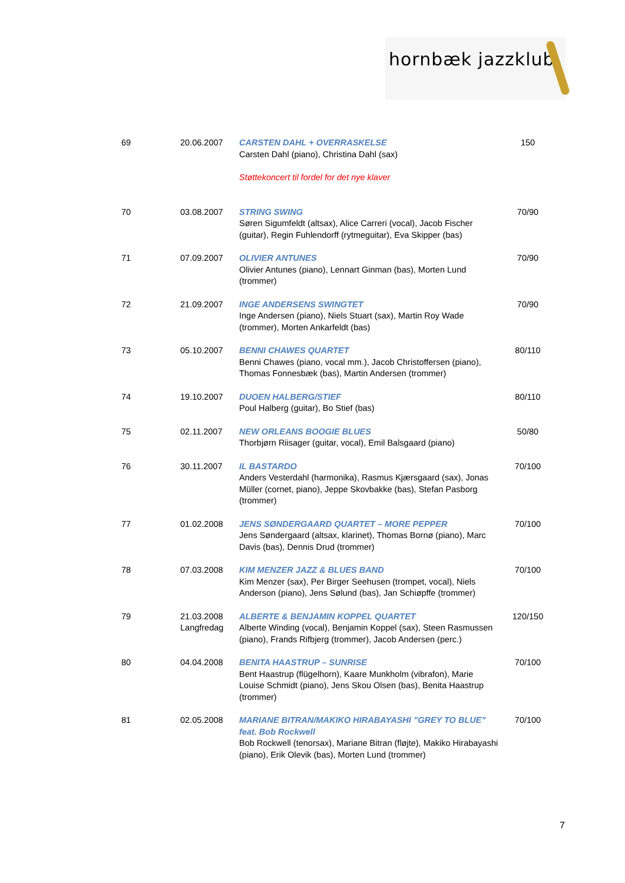hornbæk jazzklub
| 69 | 20.06.2007 | CARSTEN DAHL + OVERRASKELSE Carsten Dahl (piano), Christina Dahl (sax) Støttekoncert til fordel for det nye klaver | 150 |
| 70 | 03.08.2007 | STRING SWING Søren Sigumfeldt (altsax), Alice Carreri (vocal), Jacob Fischer (guitar), Regin Fuhlendorff (rytmeguitar), Eva Skipper (bas) | 70/90 |
| 71 | 07.09.2007 | OLIVIER ANTUNES Olivier Antunes (piano), Lennart Ginman (bas), Morten Lund (trommer) | 70/90 |
| 72 | 21.09.2007 | INGE ANDERSENS SWINGTET Inge Andersen (piano), Niels Stuart (sax), Martin Roy Wade (trommer), Morten Ankarfeldt (bas) | 70/90 |
| 73 | 05.10.2007 | BENNI CHAWES QUARTET Benni Chawes (piano, vocal mm.), Jacob Christoffersen (piano), Thomas Fonnesbæk (bas), Martin Andersen (trommer) | 80/110 |
| 74 | 19.10.2007 | DUOEN HALBERG/STIEF Poul Halberg (guitar), Bo Stief (bas) | 80/110 |
| 75 | 02.11.2007 | NEW ORLEANS BOOGIE BLUES Thorbjørn Riisager (guitar, vocal), Emil Balsgaard (piano) | 50/80 |
| 76 | 30.11.2007 | IL BASTARDO Anders Vesterdahl (harmonika), Rasmus Kjærsgaard (sax), Jonas Müller (cornet, piano), Jeppe Skovbakke (bas), Stefan Pasborg (trommer) | 70/100 |
| 77 | 01.02.2008 | JENS SØNDERGAARD QUARTET – MORE PEPPER Jens Søndergaard (altsax, klarinet), Thomas Bornø (piano), Marc Davis (bas), Dennis Drud (trommer) | 70/100 |
| 78 | 07.03.2008 | KIM MENZER JAZZ & BLUES BAND Kim Menzer (sax), Per Birger Seehusen (trompet, vocal), Niels Anderson (piano), Jens Sølund (bas), Jan Schiøpffe (trommer) | 70/100 |
| 79 | 21.03.2008 Langfredag | ALBERTE & BENJAMIN KOPPEL QUARTET Alberte Winding (vocal), Benjamin Koppel (sax), Steen Rasmussen (piano), Frands Rifbjerg (trommer), Jacob Andersen (perc.) | 120/150 |
| 80 | 04.04.2008 | BENITA HAASTRUP – SUNRISE Bent Haastrup (flügelhorn), Kaare Munkholm (vibrafon), Marie Louise Schmidt (piano), Jens Skou Olsen (bas), Benita Haastrup (trommer) | 70/100 |
| 81 | 02.05.2008 | MARIANE BITRAN/MAKIKO HIRABAYASHI ”GREY TO BLUE” feat. Bob Rockwell Bob Rockwell (tenorsax), Mariane Bitran (fløjte), Makiko Hirabayashi (piano), Erik Olevik (bas), Morten Lund (trommer) | 70/100 |
7